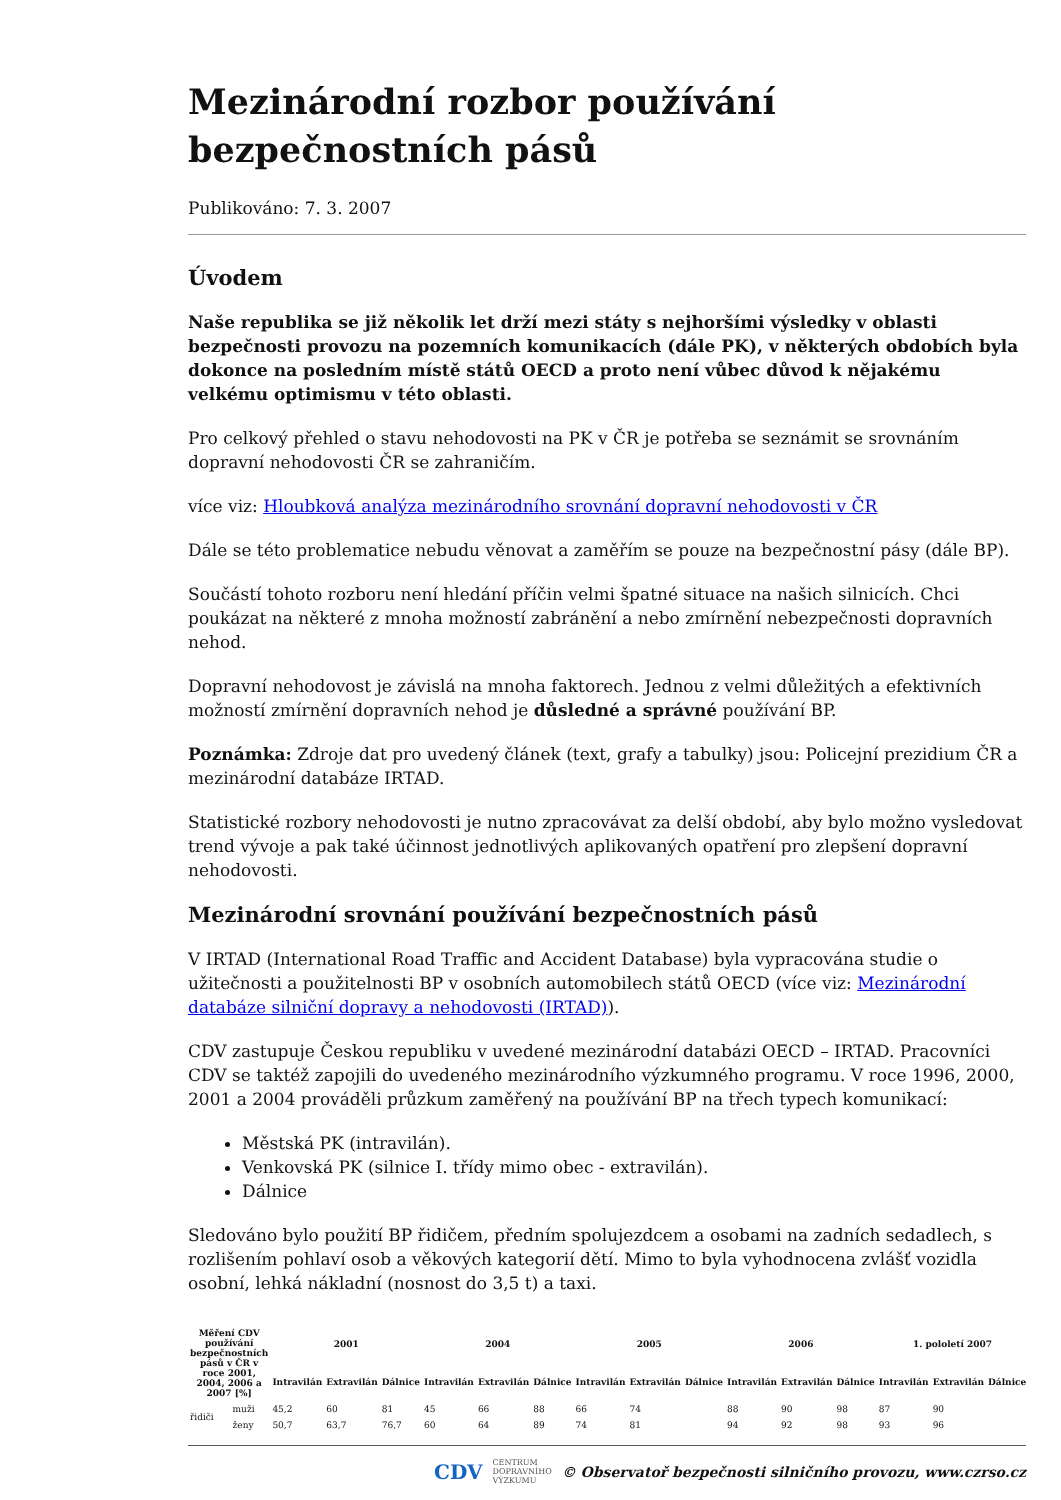Mezinárodní rozbor používání bezpečnostních pásů
Publikováno: 7. 3. 2007
Úvodem
Naše republika se již několik let drží mezi státy s nejhoršími výsledky v oblasti bezpečnosti provozu na pozemních komunikacích (dále PK), v některých obdobích byla dokonce na posledním místě států OECD a proto není vůbec důvod k nějakému velkému optimismu v této oblasti.
Pro celkový přehled o stavu nehodovosti na PK v ČR je potřeba se seznámit se srovnáním dopravní nehodovosti ČR se zahraničím.
více viz: Hloubková analýza mezinárodního srovnání dopravní nehodovosti v ČR
Dále se této problematice nebudu věnovat a zaměřím se pouze na bezpečnostní pásy (dále BP).
Součástí tohoto rozboru není hledání příčin velmi špatné situace na našich silnicích. Chci poukázat na některé z mnoha možností zabránění a nebo zmírnění nebezpečnosti dopravních nehod.
Dopravní nehodovost je závislá na mnoha faktorech. Jednou z velmi důležitých a efektivních možností zmírnění dopravních nehod je důsledné a správné používání BP.
Poznámka: Zdroje dat pro uvedený článek (text, grafy a tabulky) jsou: Policejní prezidium ČR a mezinárodní databáze IRTAD.
Statistické rozbory nehodovosti je nutno zpracovávat za delší období, aby bylo možno vysledovat trend vývoje a pak také účinnost jednotlivých aplikovaných opatření pro zlepšení dopravní nehodovosti.
Mezinárodní srovnání používání bezpečnostních pásů
V IRTAD (International Road Traffic and Accident Database) byla vypracována studie o užitečnosti a použitelnosti BP v osobních automobilech států OECD (více viz: Mezinárodní databáze silniční dopravy a nehodovosti (IRTAD)).
CDV zastupuje Českou republiku v uvedené mezinárodní databázi OECD – IRTAD. Pracovníci CDV se taktéž zapojili do uvedeného mezinárodního výzkumného programu. V roce 1996, 2000, 2001 a 2004 prováděli průzkum zaměřený na používání BP na třech typech komunikací:
Městská PK (intravilán).
Venkovská PK (silnice I. třídy mimo obec - extravilán).
Dálnice
Sledováno bylo použití BP řidičem, předním spolujezdcem a osobami na zadních sedadlech, s rozlišením pohlaví osob a věkových kategorií dětí. Mimo to byla vyhodnocena zvlášť vozidla osobní, lehká nákladní (nosnost do 3,5 t) a taxi.
| Měření CDV používání bezpečnostních pásů v ČR v roce 2001, 2004, 2006 a 2007 [%] | | 2001 | | | 2004 | | | 2005 | | | 2006 | | | 1. pololetí 2007 | | |
| --- | --- | --- | --- | --- | --- | --- | --- | --- | --- | --- | --- | --- | --- | --- | --- | --- |
| | | Intravilán | Extravilán | Dálnice | Intravilán | Extravilán | Dálnice | Intravilán | Extravilán | Dálnice | Intravilán | Extravilán | Dálnice | Intravilán | Extravilán | Dálnice |
| řidiči | muži | 45,2 | 60 | 81 | 45 | 66 | 88 | 66 | 74 | | 88 | 90 | 98 | 87 | 90 | |
| | ženy | 50,7 | 63,7 | 76,7 | 60 | 64 | 89 | 74 | 81 | | 94 | 92 | 98 | 93 | 96 | |
CDV CENTRUM
DOPRAVNÍHO
VÝZKUMU © Observatoř bezpečnosti silničního provozu, www.czrso.cz